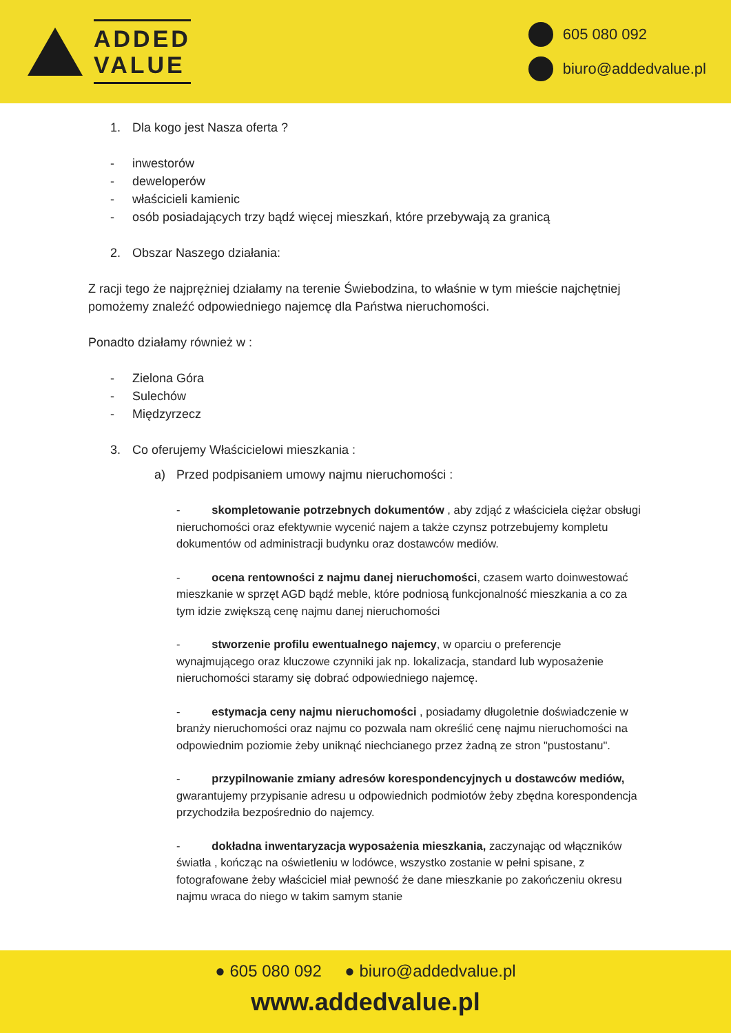ADDED
VALUE
605 080 092
biuro@addedvalue.pl
1. Dla kogo jest Nasza oferta ?
- inwestorów
- deweloperów
- właścicieli kamienic
- osób posiadających trzy bądź więcej mieszkań, które przebywają za granicą
2. Obszar Naszego działania:
Z racji tego że najprężniej działamy na terenie Świebodzina, to właśnie w tym mieście najchętniej pomożemy znaleźć odpowiedniego najemcę dla Państwa nieruchomości.
Ponadto działamy również w :
- Zielona Góra
- Sulechów
- Międzyrzecz
3. Co oferujemy Właścicielowi mieszkania :
a) Przed podpisaniem umowy najmu nieruchomości :
- skompletowanie potrzebnych dokumentów , aby zdjąć z właściciela ciężar obsługi nieruchomości oraz efektywnie wycenić najem a także czynsz potrzebujemy kompletu dokumentów od administracji budynku oraz dostawców mediów.
- ocena rentowności z najmu danej nieruchomości, czasem warto doinwestować mieszkanie w sprzęt AGD bądź meble, które podniosą funkcjonalność mieszkania a co za tym idzie zwiększą cenę najmu danej nieruchomości
- stworzenie profilu ewentualnego najemcy, w oparciu o preferencje wynajmującego oraz kluczowe czynniki jak np. lokalizacja, standard lub wyposażenie nieruchomości staramy się dobrać odpowiedniego najemcę.
- estymacja ceny najmu nieruchomości , posiadamy długoletnie doświadczenie w branży nieruchomości oraz najmu co pozwala nam określić cenę najmu nieruchomości na odpowiednim poziomie żeby uniknąć niechcianego przez żadną ze stron "pustostanu".
- przypilnowanie zmiany adresów korespondencyjnych u dostawców mediów, gwarantujemy przypisanie adresu u odpowiednich podmiotów żeby zbędna korespondencja przychodziła bezpośrednio do najemcy.
- dokładna inwentaryzacja wyposażenia mieszkania, zaczynając od włączników światła , kończąc na oświetleniu w lodówce, wszystko zostanie w pełni spisane, z fotografowane żeby właściciel miał pewność że dane mieszkanie po zakończeniu okresu najmu wraca do niego w takim samym stanie
● 605 080 092 ● biuro@addedvalue.pl
www.addedvalue.pl